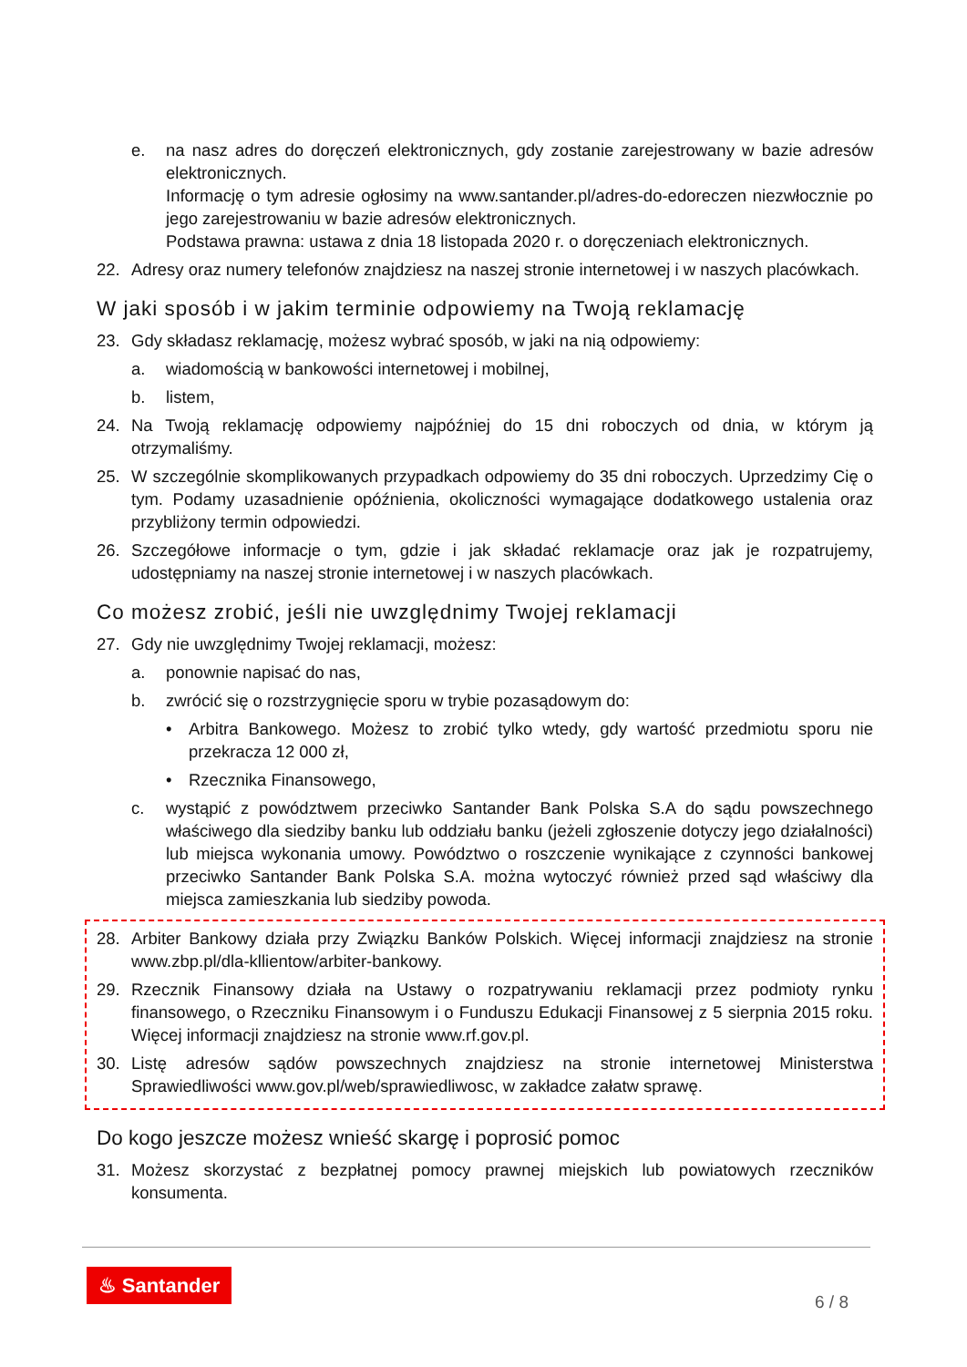e. na nasz adres do doręczeń elektronicznych, gdy zostanie zarejestrowany w bazie adresów elektronicznych.
Informację o tym adresie ogłosimy na www.santander.pl/adres-do-edoreczen niezwłocznie po jego zarejestrowaniu w bazie adresów elektronicznych.
Podstawa prawna: ustawa z dnia 18 listopada 2020 r. o doręczeniach elektronicznych.
22. Adresy oraz numery telefonów znajdziesz na naszej stronie internetowej i w naszych placówkach.
W jaki sposób i w jakim terminie odpowiemy na Twoją reklamację
23. Gdy składasz reklamację, możesz wybrać sposób, w jaki na nią odpowiemy:
a. wiadomością w bankowości internetowej i mobilnej,
b. listem,
24. Na Twoją reklamację odpowiemy najpóźniej do 15 dni roboczych od dnia, w którym ją otrzymaliśmy.
25. W szczególnie skomplikowanych przypadkach odpowiemy do 35 dni roboczych. Uprzedzimy Cię o tym. Podamy uzasadnienie opóźnienia, okoliczności wymagające dodatkowego ustalenia oraz przybliżony termin odpowiedzi.
26. Szczegółowe informacje o tym, gdzie i jak składać reklamacje oraz jak je rozpatrujemy, udostępniamy na naszej stronie internetowej i w naszych placówkach.
Co możesz zrobić, jeśli nie uwzględnimy Twojej reklamacji
27. Gdy nie uwzględnimy Twojej reklamacji, możesz:
a. ponownie napisać do nas,
b. zwrócić się o rozstrzygnięcie sporu w trybie pozasądowym do:
• Arbitra Bankowego. Możesz to zrobić tylko wtedy, gdy wartość przedmiotu sporu nie przekracza 12 000 zł,
• Rzecznika Finansowego,
c. wystąpić z powództwem przeciwko Santander Bank Polska S.A do sądu powszechnego właściwego dla siedziby banku lub oddziału banku (jeżeli zgłoszenie dotyczy jego działalności) lub miejsca wykonania umowy. Powództwo o roszczenie wynikające z czynności bankowej przeciwko Santander Bank Polska S.A. można wytoczyć również przed sąd właściwy dla miejsca zamieszkania lub siedziby powoda.
28. Arbiter Bankowy działa przy Związku Banków Polskich. Więcej informacji znajdziesz na stronie www.zbp.pl/dla-kllientow/arbiter-bankowy.
29. Rzecznik Finansowy działa na Ustawy o rozpatrywaniu reklamacji przez podmioty rynku finansowego, o Rzeczniku Finansowym i o Funduszu Edukacji Finansowej z 5 sierpnia 2015 roku. Więcej informacji znajdziesz na stronie www.rf.gov.pl.
30. Listę adresów sądów powszechnych znajdziesz na stronie internetowej Ministerstwa Sprawiedliwości www.gov.pl/web/sprawiedliwosc, w zakładce załatw sprawę.
Do kogo jeszcze możesz wnieść skargę i poprosić pomoc
31. Możesz skorzystać z bezpłatnej pomocy prawnej miejskich lub powiatowych rzeczników konsumenta.
♨ Santander
6 / 8